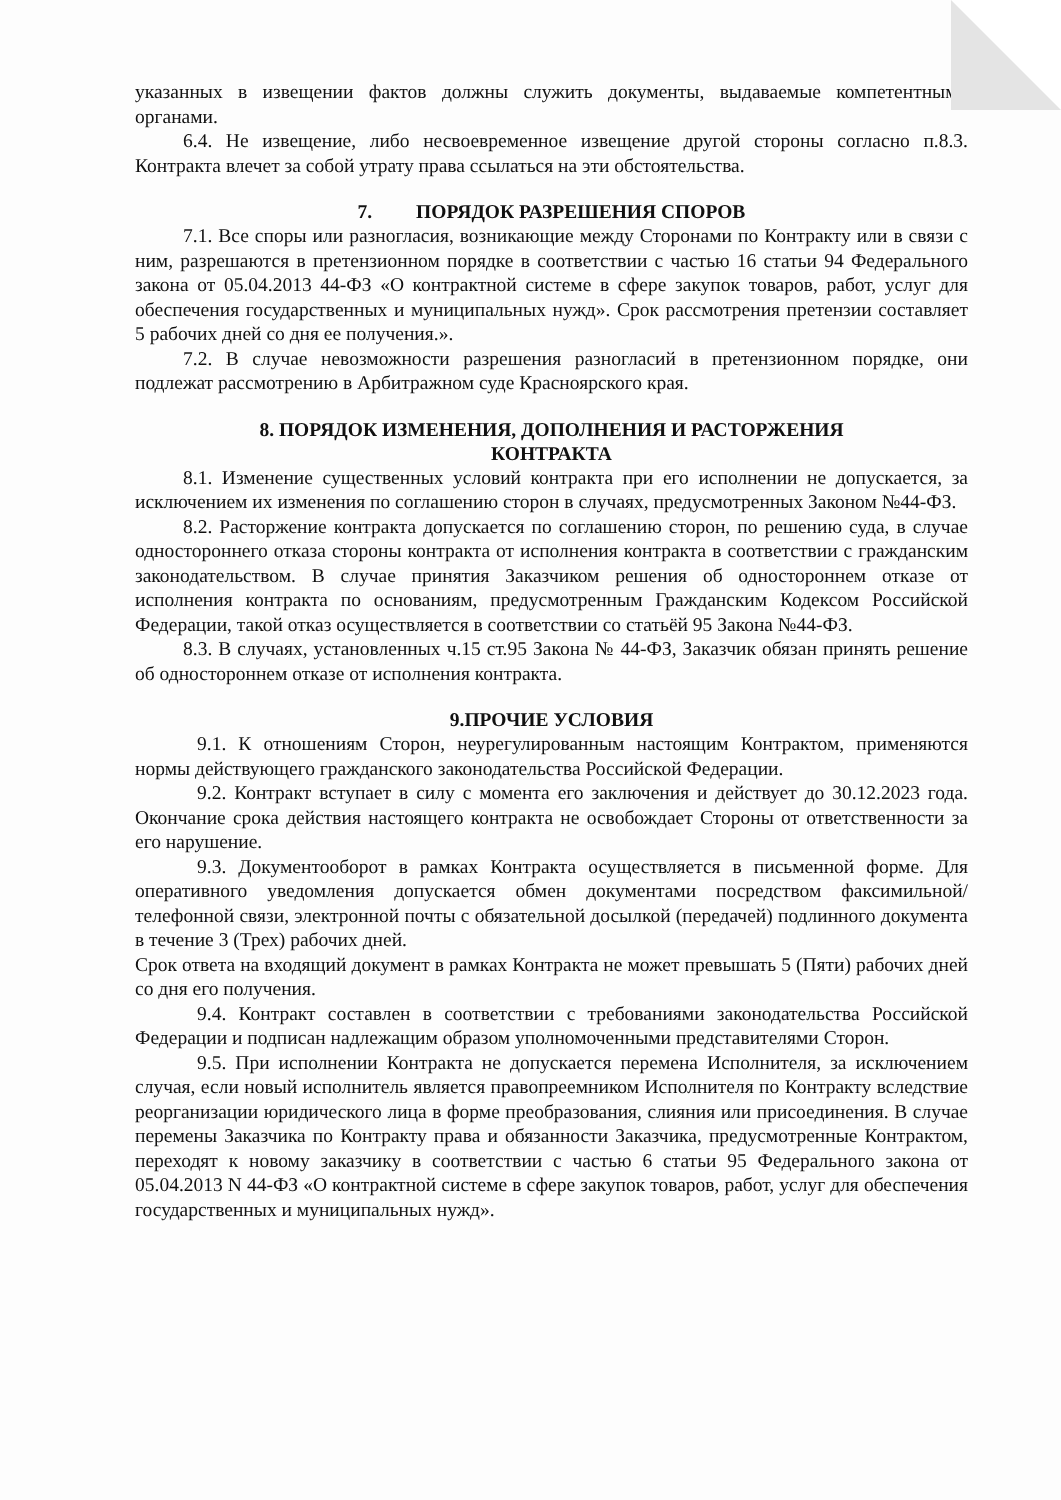указанных в извещении фактов должны служить документы, выдаваемые компетентными органами.
6.4. Не извещение, либо несвоевременное извещение другой стороны согласно п.8.3. Контракта влечет за собой утрату права ссылаться на эти обстоятельства.
7. ПОРЯДОК РАЗРЕШЕНИЯ СПОРОВ
7.1. Все споры или разногласия, возникающие между Сторонами по Контракту или в связи с ним, разрешаются в претензионном порядке в соответствии с частью 16 статьи 94 Федерального закона от 05.04.2013 44-ФЗ «О контрактной системе в сфере закупок товаров, работ, услуг для обеспечения государственных и муниципальных нужд». Срок рассмотрения претензии составляет 5 рабочих дней со дня ее получения.».
7.2. В случае невозможности разрешения разногласий в претензионном порядке, они подлежат рассмотрению в Арбитражном суде Красноярского края.
8. ПОРЯДОК ИЗМЕНЕНИЯ, ДОПОЛНЕНИЯ И РАСТОРЖЕНИЯ
КОНТРАКТА
8.1. Изменение существенных условий контракта при его исполнении не допускается, за исключением их изменения по соглашению сторон в случаях, предусмотренных Законом №44-ФЗ.
8.2. Расторжение контракта допускается по соглашению сторон, по решению суда, в случае одностороннего отказа стороны контракта от исполнения контракта в соответствии с гражданским законодательством. В случае принятия Заказчиком решения об одностороннем отказе от исполнения контракта по основаниям, предусмотренным Гражданским Кодексом Российской Федерации, такой отказ осуществляется в соответствии со статьёй 95 Закона №44-ФЗ.
8.3. В случаях, установленных ч.15 ст.95 Закона № 44-ФЗ, Заказчик обязан принять решение об одностороннем отказе от исполнения контракта.
9.ПРОЧИЕ УСЛОВИЯ
9.1. К отношениям Сторон, неурегулированным настоящим Контрактом, применяются нормы действующего гражданского законодательства Российской Федерации.
9.2. Контракт вступает в силу с момента его заключения и действует до 30.12.2023 года. Окончание срока действия настоящего контракта не освобождает Стороны от ответственности за его нарушение.
9.3. Документооборот в рамках Контракта осуществляется в письменной форме. Для оперативного уведомления допускается обмен документами посредством факсимильной/телефонной связи, электронной почты с обязательной досылкой (передачей) подлинного документа в течение 3 (Трех) рабочих дней.
Срок ответа на входящий документ в рамках Контракта не может превышать 5 (Пяти) рабочих дней со дня его получения.
9.4. Контракт составлен в соответствии с требованиями законодательства Российской Федерации и подписан надлежащим образом уполномоченными представителями Сторон.
9.5. При исполнении Контракта не допускается перемена Исполнителя, за исключением случая, если новый исполнитель является правопреемником Исполнителя по Контракту вследствие реорганизации юридического лица в форме преобразования, слияния или присоединения. В случае перемены Заказчика по Контракту права и обязанности Заказчика, предусмотренные Контрактом, переходят к новому заказчику в соответствии с частью 6 статьи 95 Федерального закона от 05.04.2013 N 44-ФЗ «О контрактной системе в сфере закупок товаров, работ, услуг для обеспечения государственных и муниципальных нужд».